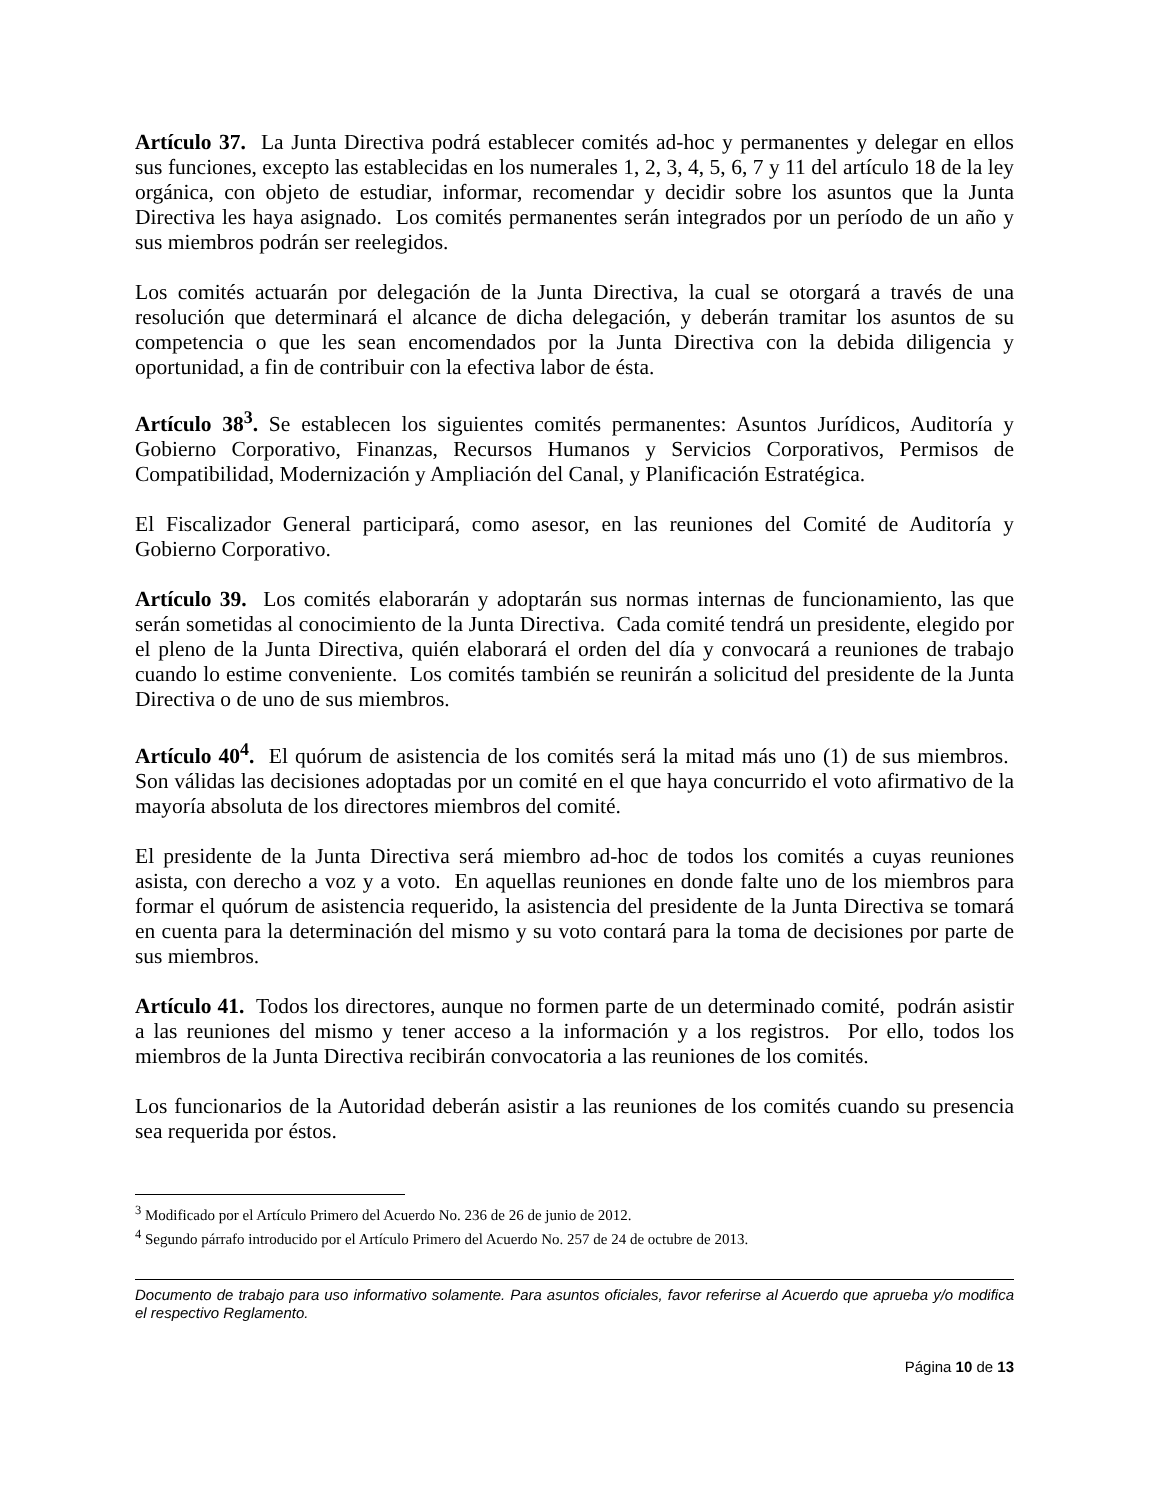Artículo 37. La Junta Directiva podrá establecer comités ad-hoc y permanentes y delegar en ellos sus funciones, excepto las establecidas en los numerales 1, 2, 3, 4, 5, 6, 7 y 11 del artículo 18 de la ley orgánica, con objeto de estudiar, informar, recomendar y decidir sobre los asuntos que la Junta Directiva les haya asignado. Los comités permanentes serán integrados por un período de un año y sus miembros podrán ser reelegidos.
Los comités actuarán por delegación de la Junta Directiva, la cual se otorgará a través de una resolución que determinará el alcance de dicha delegación, y deberán tramitar los asuntos de su competencia o que les sean encomendados por la Junta Directiva con la debida diligencia y oportunidad, a fin de contribuir con la efectiva labor de ésta.
Artículo 38<sup>3</sup>. Se establecen los siguientes comités permanentes: Asuntos Jurídicos, Auditoría y Gobierno Corporativo, Finanzas, Recursos Humanos y Servicios Corporativos, Permisos de Compatibilidad, Modernización y Ampliación del Canal, y Planificación Estratégica.
El Fiscalizador General participará, como asesor, en las reuniones del Comité de Auditoría y Gobierno Corporativo.
Artículo 39. Los comités elaborarán y adoptarán sus normas internas de funcionamiento, las que serán sometidas al conocimiento de la Junta Directiva. Cada comité tendrá un presidente, elegido por el pleno de la Junta Directiva, quién elaborará el orden del día y convocará a reuniones de trabajo cuando lo estime conveniente. Los comités también se reunirán a solicitud del presidente de la Junta Directiva o de uno de sus miembros.
Artículo 40<sup>4</sup>. El quórum de asistencia de los comités será la mitad más uno (1) de sus miembros. Son válidas las decisiones adoptadas por un comité en el que haya concurrido el voto afirmativo de la mayoría absoluta de los directores miembros del comité.
El presidente de la Junta Directiva será miembro ad-hoc de todos los comités a cuyas reuniones asista, con derecho a voz y a voto. En aquellas reuniones en donde falte uno de los miembros para formar el quórum de asistencia requerido, la asistencia del presidente de la Junta Directiva se tomará en cuenta para la determinación del mismo y su voto contará para la toma de decisiones por parte de sus miembros.
Artículo 41. Todos los directores, aunque no formen parte de un determinado comité, podrán asistir a las reuniones del mismo y tener acceso a la información y a los registros. Por ello, todos los miembros de la Junta Directiva recibirán convocatoria a las reuniones de los comités.
Los funcionarios de la Autoridad deberán asistir a las reuniones de los comités cuando su presencia sea requerida por éstos.
<sup>3</sup> Modificado por el Artículo Primero del Acuerdo No. 236 de 26 de junio de 2012.
<sup>4</sup> Segundo párrafo introducido por el Artículo Primero del Acuerdo No. 257 de 24 de octubre de 2013.
Documento de trabajo para uso informativo solamente. Para asuntos oficiales, favor referirse al Acuerdo que aprueba y/o modifica el respectivo Reglamento.
Página 10 de 13